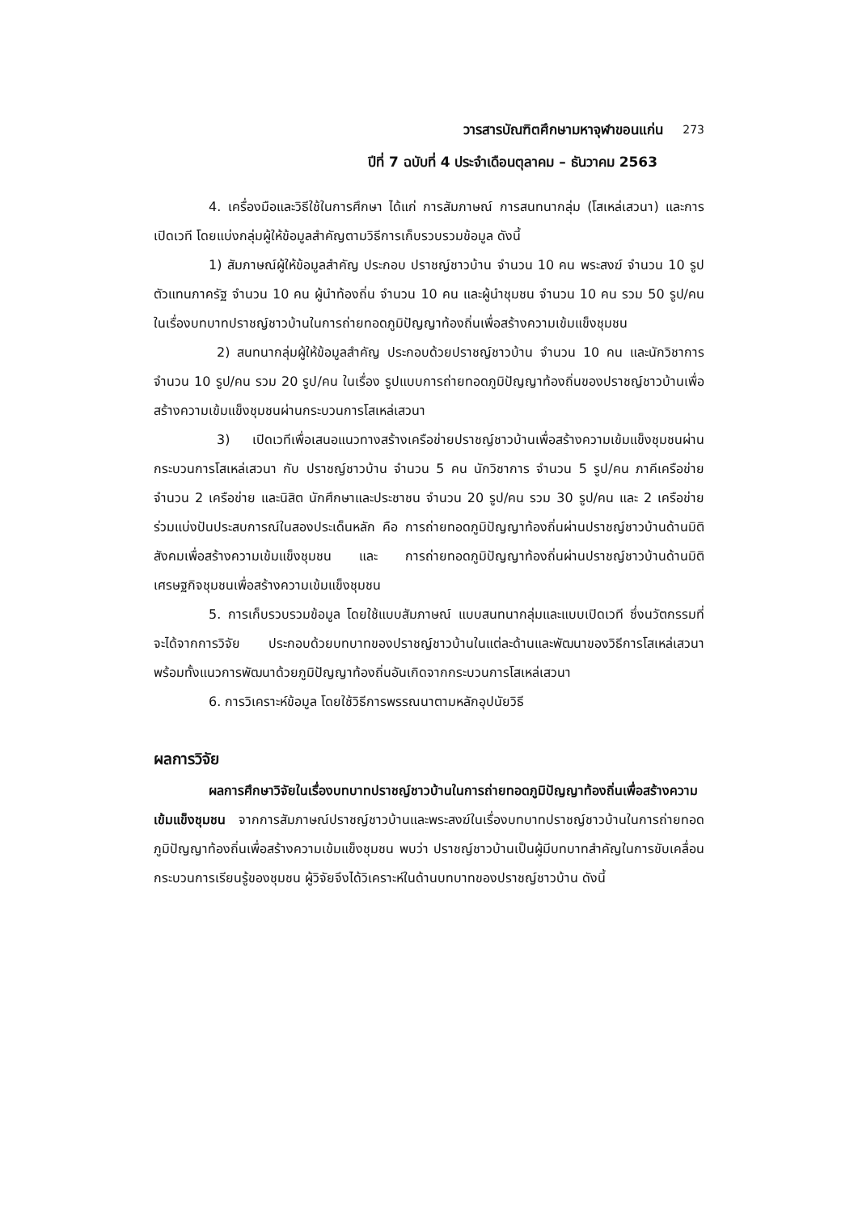วารสารบัณฑิตศึกษามหาจุฬาขอนแก่น 273
ปีที่ 7 ฉบับที่ 4 ประจำเดือนตุลาคม – ธันวาคม 2563
4. เครื่องมือและวิธีใช้ในการศึกษา ได้แก่ การสัมภาษณ์ การสนทนากลุ่ม (โสเหล่เสวนา) และการเปิดเวที โดยแบ่งกลุ่มผู้ให้ข้อมูลสำคัญตามวิธีการเก็บรวบรวมข้อมูล ดังนี้
1) สัมภาษณ์ผู้ให้ข้อมูลสำคัญ ประกอบ ปราชญ์ชาวบ้าน จำนวน 10 คน พระสงฆ์ จำนวน 10 รูป ตัวแทนภาครัฐ จำนวน 10 คน ผู้นำท้องถิ่น จำนวน 10 คน และผู้นำชุมชน จำนวน 10 คน รวม 50 รูป/คน ในเรื่องบทบาทปราชญ์ชาวบ้านในการถ่ายทอดภูมิปัญญาท้องถิ่นเพื่อสร้างความเข้มแข็งชุมชน
2) สนทนากลุ่มผู้ให้ข้อมูลสำคัญ ประกอบด้วยปราชญ์ชาวบ้าน จำนวน 10 คน และนักวิชาการ จำนวน 10 รูป/คน รวม 20 รูป/คน ในเรื่อง รูปแบบการถ่ายทอดภูมิปัญญาท้องถิ่นของปราชญ์ชาวบ้านเพื่อสร้างความเข้มแข็งชุมชนผ่านกระบวนการโสเหล่เสวนา
3) เปิดเวทีเพื่อเสนอแนวทางสร้างเครือข่ายปราชญ์ชาวบ้านเพื่อสร้างความเข้มแข็งชุมชนผ่านกระบวนการโสเหล่เสวนา กับ ปราชญ์ชาวบ้าน จำนวน 5 คน นักวิชาการ จำนวน 5 รูป/คน ภาคีเครือข่าย จำนวน 2 เครือข่าย และนิสิต นักศึกษาและประชาชน จำนวน 20 รูป/คน รวม 30 รูป/คน และ 2 เครือข่าย ร่วมแบ่งปันประสบการณ์ในสองประเด็นหลัก คือ การถ่ายทอดภูมิปัญญาท้องถิ่นผ่านปราชญ์ชาวบ้านด้านมิติสังคมเพื่อสร้างความเข้มแข็งชุมชน และ การถ่ายทอดภูมิปัญญาท้องถิ่นผ่านปราชญ์ชาวบ้านด้านมิติเศรษฐกิจชุมชนเพื่อสร้างความเข้มแข็งชุมชน
5. การเก็บรวบรวมข้อมูล โดยใช้แบบสัมภาษณ์ แบบสนทนากลุ่มและแบบเปิดเวที ซึ่งนวัตกรรมที่จะได้จากการวิจัย ประกอบด้วยบทบาทของปราชญ์ชาวบ้านในแต่ละด้านและพัฒนาของวิธีการโสเหล่เสวนา พร้อมทั้งแนวการพัฒนาด้วยภูมิปัญญาท้องถิ่นอันเกิดจากกระบวนการโสเหล่เสวนา
6. การวิเคราะห์ข้อมูล โดยใช้วิธีการพรรณนาตามหลักอุปนัยวิธี
ผลการวิจัย
ผลการศึกษาวิจัยในเรื่องบทบาทปราชญ์ชาวบ้านในการถ่ายทอดภูมิปัญญาท้องถิ่นเพื่อสร้างความเข้มแข็งชุมชน จากการสัมภาษณ์ปราชญ์ชาวบ้านและพระสงฆ์ในเรื่องบทบาทปราชญ์ชาวบ้านในการถ่ายทอดภูมิปัญญาท้องถิ่นเพื่อสร้างความเข้มแข็งชุมชน พบว่า ปราชญ์ชาวบ้านเป็นผู้มีบทบาทสำคัญในการขับเคลื่อนกระบวนการเรียนรู้ของชุมชน ผู้วิจัยจึงได้วิเคราะห์ในด้านบทบาทของปราชญ์ชาวบ้าน ดังนี้